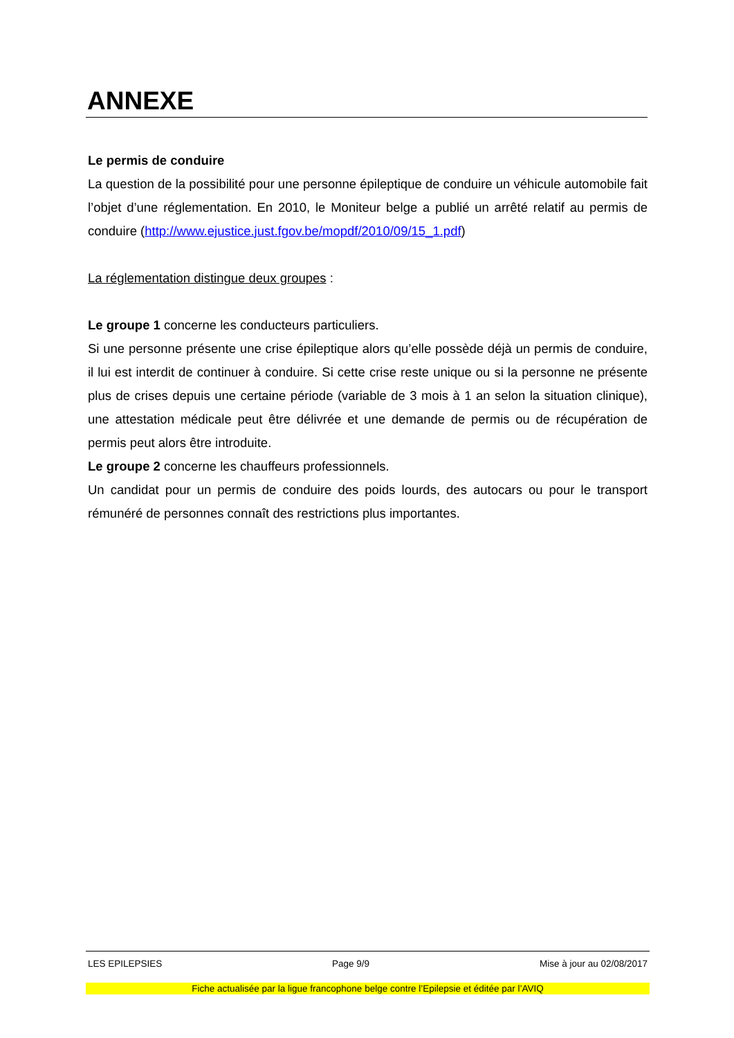ANNEXE
Le permis de conduire
La question de la possibilité pour une personne épileptique de conduire un véhicule automobile fait l’objet d’une réglementation. En 2010, le Moniteur belge a publié un arrêté relatif au permis de conduire (http://www.ejustice.just.fgov.be/mopdf/2010/09/15_1.pdf)
La réglementation distingue deux groupes :
Le groupe 1 concerne les conducteurs particuliers.
Si une personne présente une crise épileptique alors qu’elle possède déjà un permis de conduire, il lui est interdit de continuer à conduire. Si cette crise reste unique ou si la personne ne présente plus de crises depuis une certaine période (variable de 3 mois à 1 an selon la situation clinique), une attestation médicale peut être délivrée et une demande de permis ou de récupération de permis peut alors être introduite.
Le groupe 2 concerne les chauffeurs professionnels.
Un candidat pour un permis de conduire des poids lourds, des autocars ou pour le transport rémunéré de personnes connaît des restrictions plus importantes.
LES EPILEPSIES Page 9/9 Mise à jour au 02/08/2017
Fiche actualisée par la ligue francophone belge contre l’Epilepsie et éditée par l’AVIQ